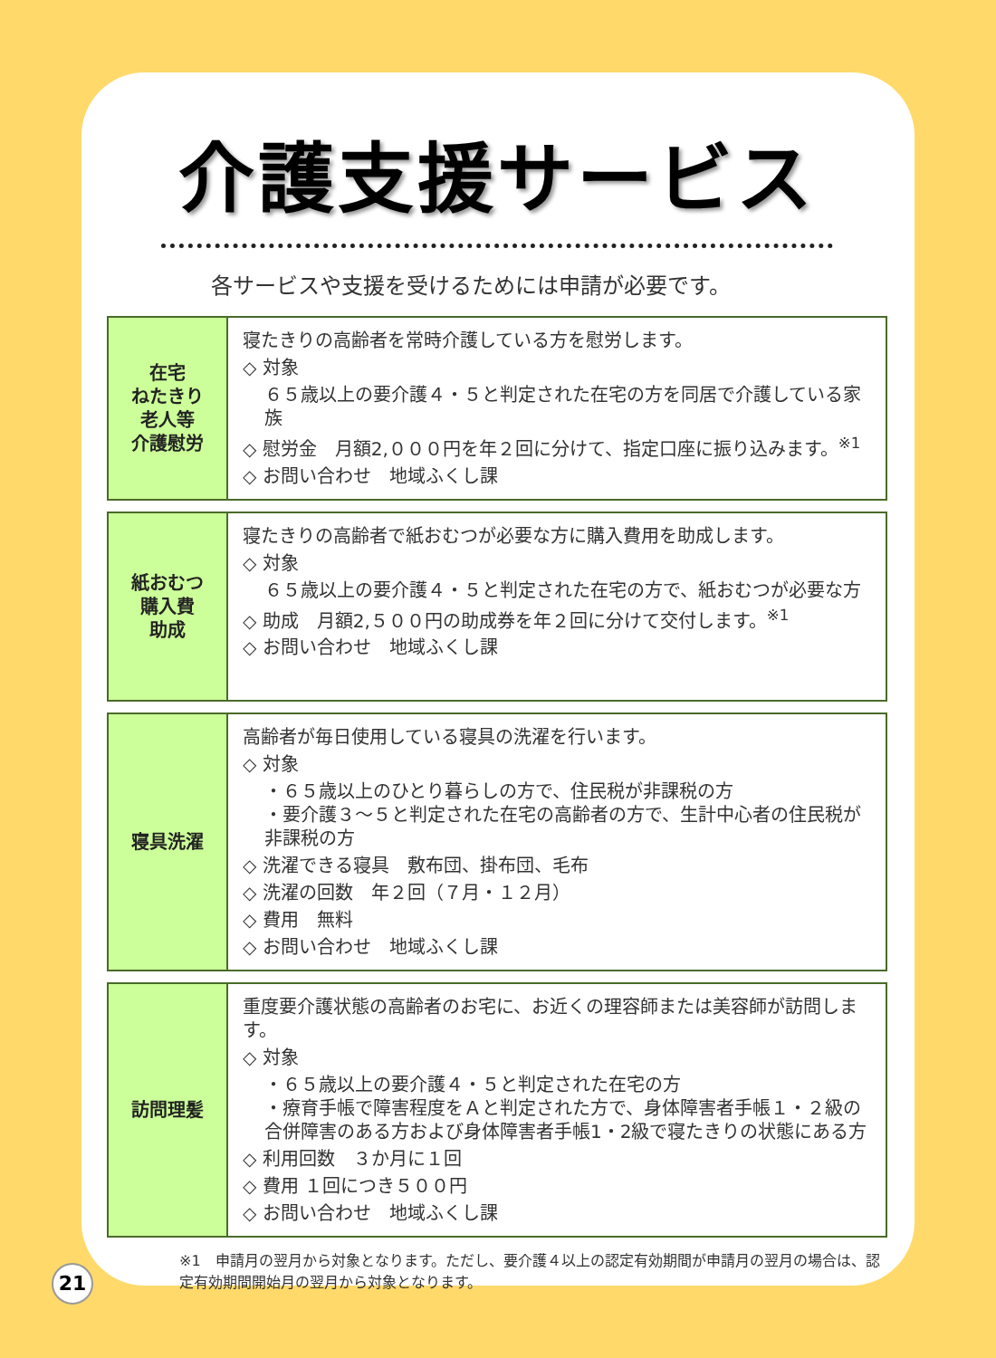介護支援サービス
各サービスや支援を受けるためには申請が必要です。
| 在宅 ねたきり 老人等 介護慰労 | 寝たきりの高齢者を常時介護している方を慰労します。 ◇ 対象 ６５歳以上の要介護４・５と判定された在宅の方を同居で介護している家族 ◇ 慰労金 月額2,０００円を年２回に分けて、指定口座に振り込みます。<sup>※1</sup> ◇ お問い合わせ 地域ふくし課 |
| 紙おむつ 購入費 助成 | 寝たきりの高齢者で紙おむつが必要な方に購入費用を助成します。 ◇ 対象 ６５歳以上の要介護４・５と判定された在宅の方で、紙おむつが必要な方 ◇ 助成 月額2,５００円の助成券を年２回に分けて交付します。<sup>※1</sup> ◇ お問い合わせ 地域ふくし課 |
| 寝具洗濯 | 高齢者が毎日使用している寝具の洗濯を行います。 ◇ 対象 ・６５歳以上のひとり暮らしの方で、住民税が非課税の方 ・要介護３～５と判定された在宅の高齢者の方で、生計中心者の住民税が非課税の方 ◇ 洗濯できる寝具 敷布団、掛布団、毛布 ◇ 洗濯の回数 年２回（７月・１２月） ◇ 費用 無料 ◇ お問い合わせ 地域ふくし課 |
| 訪問理髪 | 重度要介護状態の高齢者のお宅に、お近くの理容師または美容師が訪問します。 ◇ 対象 ・６５歳以上の要介護４・５と判定された在宅の方 ・療育手帳で障害程度をＡと判定された方で、身体障害者手帳１・２級の合併障害のある方および身体障害者手帳1・2級で寝たきりの状態にある方 ◇ 利用回数 ３か月に１回 ◇ 費用 １回につき５００円 ◇ お問い合わせ 地域ふくし課 |
※1　申請月の翌月から対象となります。ただし、要介護４以上の認定有効期間が申請月の翌月の場合は、認定有効期間開始月の翌月から対象となります。
21